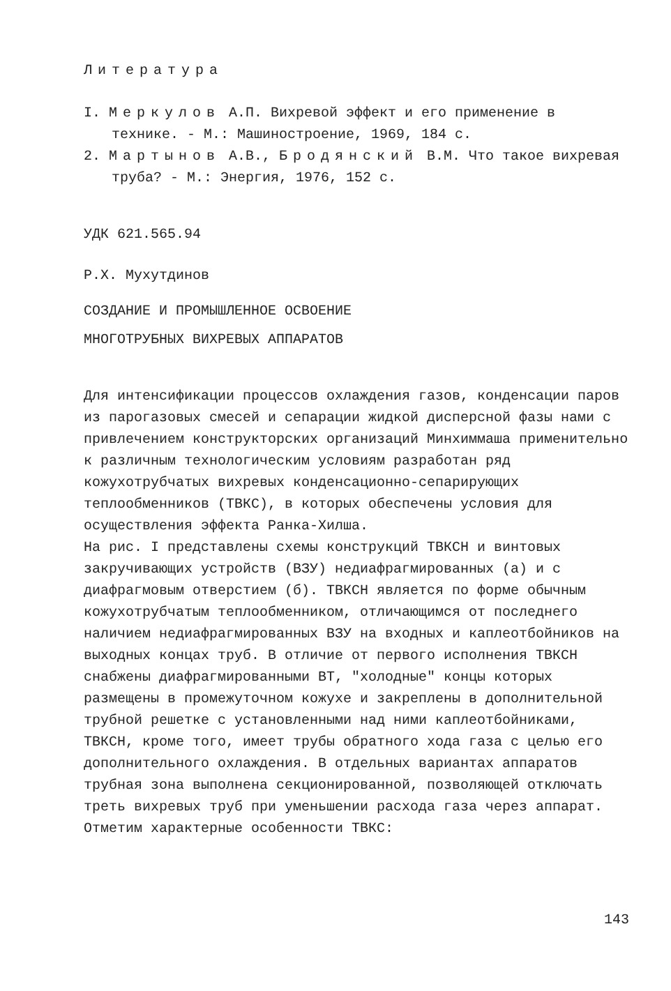Литература
I. Меркулов А.П. Вихревой эффект и его применение в технике. - М.: Машиностроение, 1969, 184 с.
2. Мартынов А.В., Бродянский В.М. Что такое вихревая труба? - М.: Энергия, 1976, 152 с.
УДК 621.565.94
Р.Х. Мухутдинов
СОЗДАНИЕ И ПРОМЫШЛЕННОЕ ОСВОЕНИЕ
МНОГОТРУБНЫХ ВИХРЕВЫХ АППАРАТОВ
Для интенсификации процессов охлаждения газов, конденсации паров из парогазовых смесей и сепарации жидкой дисперсной фазы нами с привлечением конструкторских организаций Минхиммаша применительно к различным технологическим условиям разработан ряд кожухотрубчатых вихревых конденсационно-сепарирующих теплообменников (ТВКС), в которых обеспечены условия для осуществления эффекта Ранка-Хилша.
На рис. I представлены схемы конструкций ТВКСН и винтовых закручивающих устройств (ВЗУ) недиафрагмированных (а) и с диафрагмовым отверстием (б). ТВКСН является по форме обычным кожухотрубчатым теплообменником, отличающимся от последнего наличием недиафрагмированных ВЗУ на входных и каплеотбойников на выходных концах труб. В отличие от первого исполнения ТВКСН снабжены диафрагмированными ВТ, "холодные" концы которых размещены в промежуточном кожухе и закреплены в дополнительной трубной решетке с установленными над ними каплеотбойниками, ТВКСН, кроме того, имеет трубы обратного хода газа с целью его дополнительного охлаждения. В отдельных вариантах аппаратов трубная зона выполнена секционированной, позволяющей отключать треть вихревых труб при уменьшении расхода газа через аппарат. Отметим характерные особенности ТВКС:
143